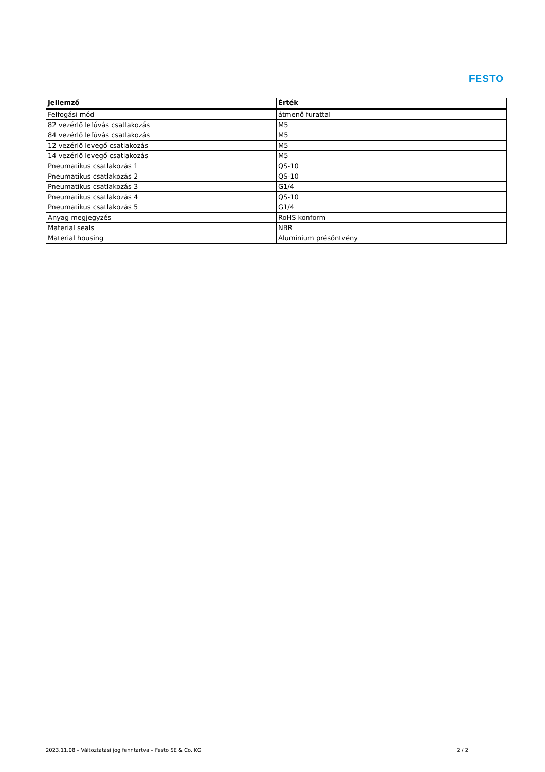FESTO
| Jellemző | Érték |
| --- | --- |
| Felfogási mód | átmenő furattal |
| 82 vezérlő lefúvás csatlakozás | M5 |
| 84 vezérlő lefúvás csatlakozás | M5 |
| 12 vezérlő levegő csatlakozás | M5 |
| 14 vezérlő levegő csatlakozás | M5 |
| Pneumatikus csatlakozás 1 | QS-10 |
| Pneumatikus csatlakozás 2 | QS-10 |
| Pneumatikus csatlakozás 3 | G1/4 |
| Pneumatikus csatlakozás 4 | QS-10 |
| Pneumatikus csatlakozás 5 | G1/4 |
| Anyag megjegyzés | RoHS konform |
| Material seals | NBR |
| Material housing | Alumínium présöntvény |
2023.11.08 – Változtatási jog fenntartva – Festo SE & Co. KG 2 / 2